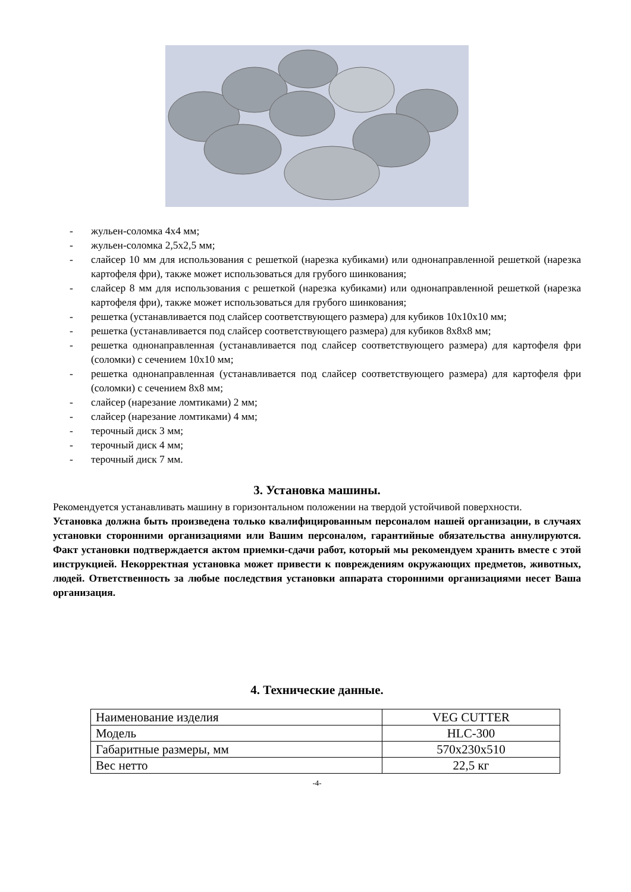- жульен-соломка 4х4 мм;
- жульен-соломка 2,5х2,5 мм;
- слайсер 10 мм для использования с решеткой (нарезка кубиками) или однонаправленной решеткой (нарезка картофеля фри), также может использоваться для грубого шинкования;
- слайсер 8 мм для использования с решеткой (нарезка кубиками) или однонаправленной решеткой (нарезка картофеля фри), также может использоваться для грубого шинкования;
- решетка (устанавливается под слайсер соответствующего размера) для кубиков 10х10х10 мм;
- решетка (устанавливается под слайсер соответствующего размера) для кубиков 8х8х8 мм;
- решетка однонаправленная (устанавливается под слайсер соответствующего размера) для картофеля фри (соломки) с сечением 10х10 мм;
- решетка однонаправленная (устанавливается под слайсер соответствующего размера) для картофеля фри (соломки) с сечением 8х8 мм;
- слайсер (нарезание ломтиками) 2 мм;
- слайсер (нарезание ломтиками) 4 мм;
- терочный диск 3 мм;
- терочный диск 4 мм;
- терочный диск 7 мм.
3. Установка машины.
Рекомендуется устанавливать машину в горизонтальном положении на твердой устойчивой поверхности.
Установка должна быть произведена только квалифицированным персоналом нашей организации, в случаях установки сторонними организациями или Вашим персоналом, гарантийные обязательства аннулируются. Факт установки подтверждается актом приемки-сдачи работ, который мы рекомендуем хранить вместе с этой инструкцией. Некорректная установка может привести к повреждениям окружающих предметов, животных, людей. Ответственность за любые последствия установки аппарата сторонними организациями несет Ваша организация.
4. Технические данные.
| Наименование изделия | VEG CUTTER |
| Модель | HLC-300 |
| Габаритные размеры, мм | 570х230х510 |
| Вес нетто | 22,5 кг |
-4-